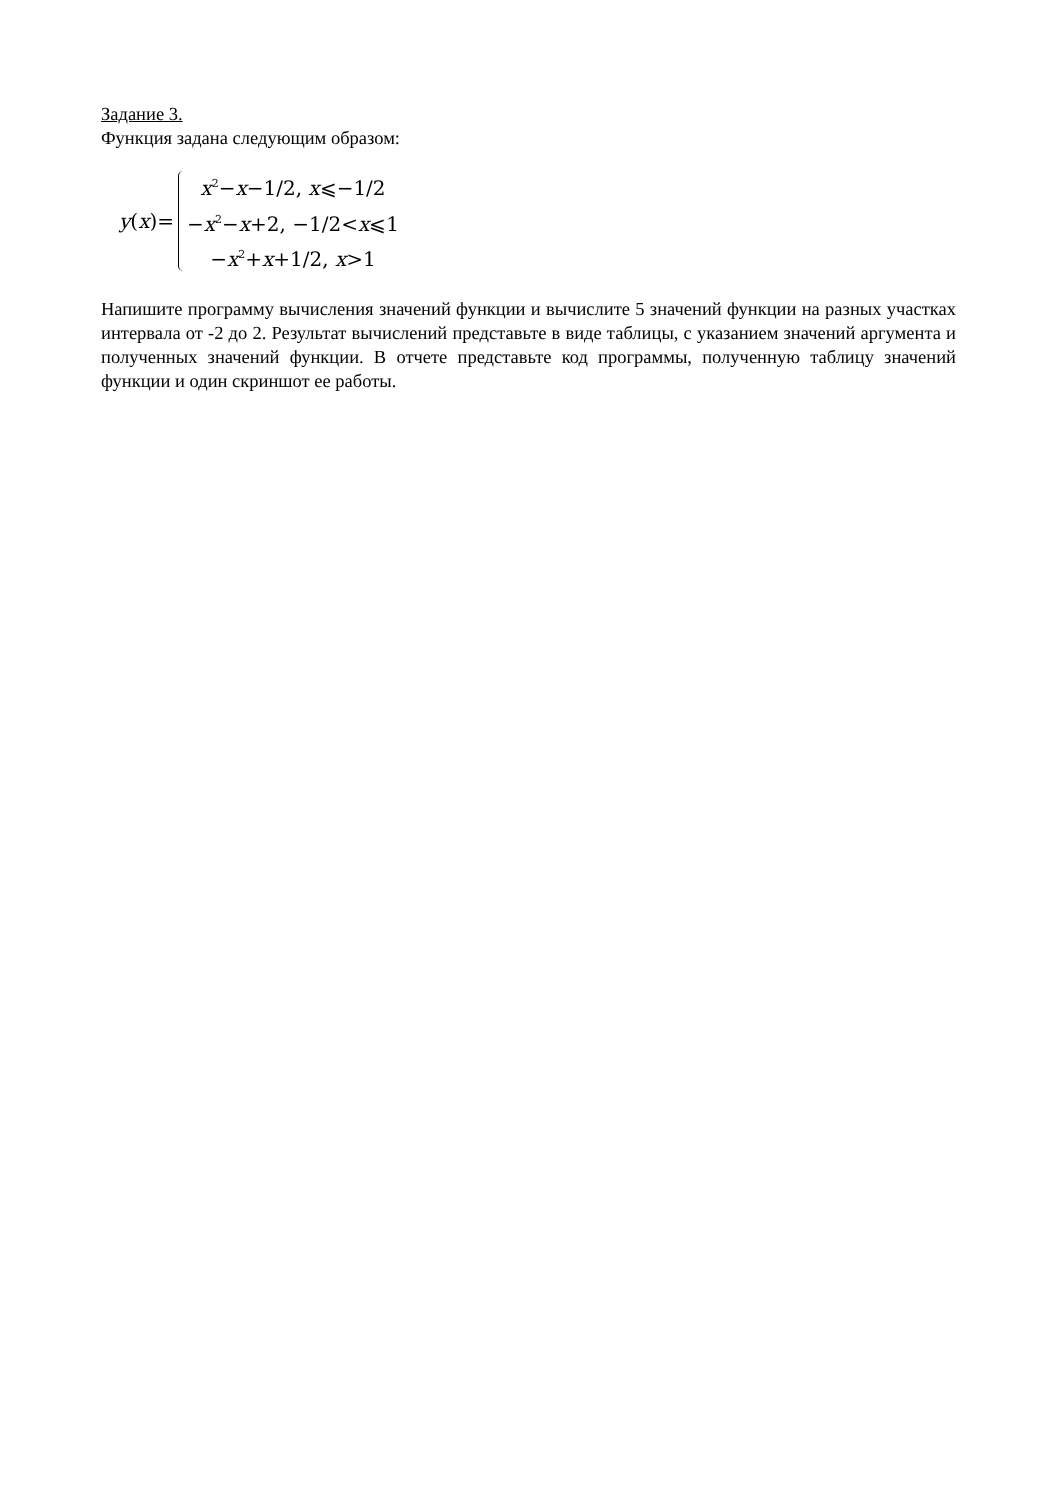Задание 3.
Функция задана следующим образом:
y(x)=
x<sup>2</sup>−x−1/2, x⩽−1/2
−x<sup>2</sup>−x+2, −1/2<x⩽1
−x<sup>2</sup>+x+1/2, x>1
Напишите программу вычисления значений функции и вычислите 5 значений функции на разных участках интервала от -2 до 2. Результат вычислений представьте в виде таблицы, с указанием значений аргумента и полученных значений функции. В отчете представьте код программы, полученную таблицу значений функции и один скриншот ее работы.